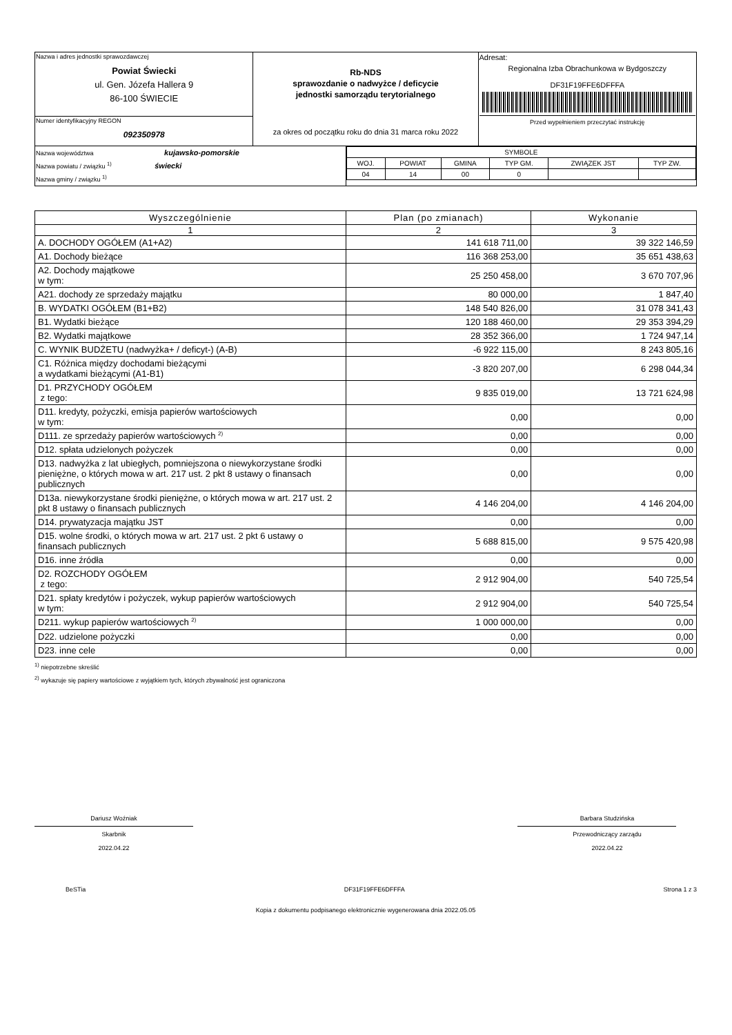| Nazwa i adres jednostki sprawozdawczej Powiat Świecki ul. Gen. Józefa Hallera 9 86-100 ŚWIECIE | Rb-NDS sprawozdanie o nadwyżce / deficycie jednostki samorządu terytorialnego za okres od początku roku do dnia 31 marca roku 2022 | Adresat: Regionalna Izba Obrachunkowa w Bydgoszczy DF31F19FFE6DFFFA Przed wypełnieniem przeczytać instrukcję |
| Numer identyfikacyjny REGON 092350978 | | |
| Nazwa województwa kujawsko-pomorskie Nazwa powiatu / związku <sup>1)</sup> świecki Nazwa gminy / związku <sup>1)</sup> | / SYMBOLE / / / / / / / WOJ. / POWIAT / GMINA / TYP GM. / ZWIĄZEK JST / TYP ZW. / / 04 / 14 / 00 / 0 / / / |
| Wyszczególnienie | Plan (po zmianach) | Wykonanie |
| --- | --- | --- |
| 1 | 2 | 3 |
| A. DOCHODY OGÓŁEM (A1+A2) | 141 618 711,00 | 39 322 146,59 |
| A1. Dochody bieżące | 116 368 253,00 | 35 651 438,63 |
| A2. Dochody majątkowe w tym: | 25 250 458,00 | 3 670 707,96 |
| A21. dochody ze sprzedaży majątku | 80 000,00 | 1 847,40 |
| B. WYDATKI OGÓŁEM (B1+B2) | 148 540 826,00 | 31 078 341,43 |
| B1. Wydatki bieżące | 120 188 460,00 | 29 353 394,29 |
| B2. Wydatki majątkowe | 28 352 366,00 | 1 724 947,14 |
| C. WYNIK BUDŻETU (nadwyżka+ / deficyt-) (A-B) | -6 922 115,00 | 8 243 805,16 |
| C1. Różnica między dochodami bieżącymi a wydatkami bieżącymi (A1-B1) | -3 820 207,00 | 6 298 044,34 |
| D1. PRZYCHODY OGÓŁEM z tego: | 9 835 019,00 | 13 721 624,98 |
| D11. kredyty, pożyczki, emisja papierów wartościowych w tym: | 0,00 | 0,00 |
| D111. ze sprzedaży papierów wartościowych <sup>2)</sup> | 0,00 | 0,00 |
| D12. spłata udzielonych pożyczek | 0,00 | 0,00 |
| D13. nadwyżka z lat ubiegłych, pomniejszona o niewykorzystane środki pieniężne, o których mowa w art. 217 ust. 2 pkt 8 ustawy o finansach publicznych | 0,00 | 0,00 |
| D13a. niewykorzystane środki pieniężne, o których mowa w art. 217 ust. 2 pkt 8 ustawy o finansach publicznych | 4 146 204,00 | 4 146 204,00 |
| D14. prywatyzacja majątku JST | 0,00 | 0,00 |
| D15. wolne środki, o których mowa w art. 217 ust. 2 pkt 6 ustawy o finansach publicznych | 5 688 815,00 | 9 575 420,98 |
| D16. inne źródła | 0,00 | 0,00 |
| D2. ROZCHODY OGÓŁEM z tego: | 2 912 904,00 | 540 725,54 |
| D21. spłaty kredytów i pożyczek, wykup papierów wartościowych w tym: | 2 912 904,00 | 540 725,54 |
| D211. wykup papierów wartościowych <sup>2)</sup> | 1 000 000,00 | 0,00 |
| D22. udzielone pożyczki | 0,00 | 0,00 |
| D23. inne cele | 0,00 | 0,00 |
<sup>1)</sup> niepotrzebne skreślić
<sup>2)</sup> wykazuje się papiery wartościowe z wyjątkiem tych, których zbywalność jest ograniczona
Dariusz Woźniak
Skarbnik
2022.04.22
Barbara Studzińska
Przewodniczący zarządu
2022.04.22
BeSTia DF31F19FFE6DFFFA Strona 1 z 3
Kopia z dokumentu podpisanego elektronicznie wygenerowana dnia 2022.05.05